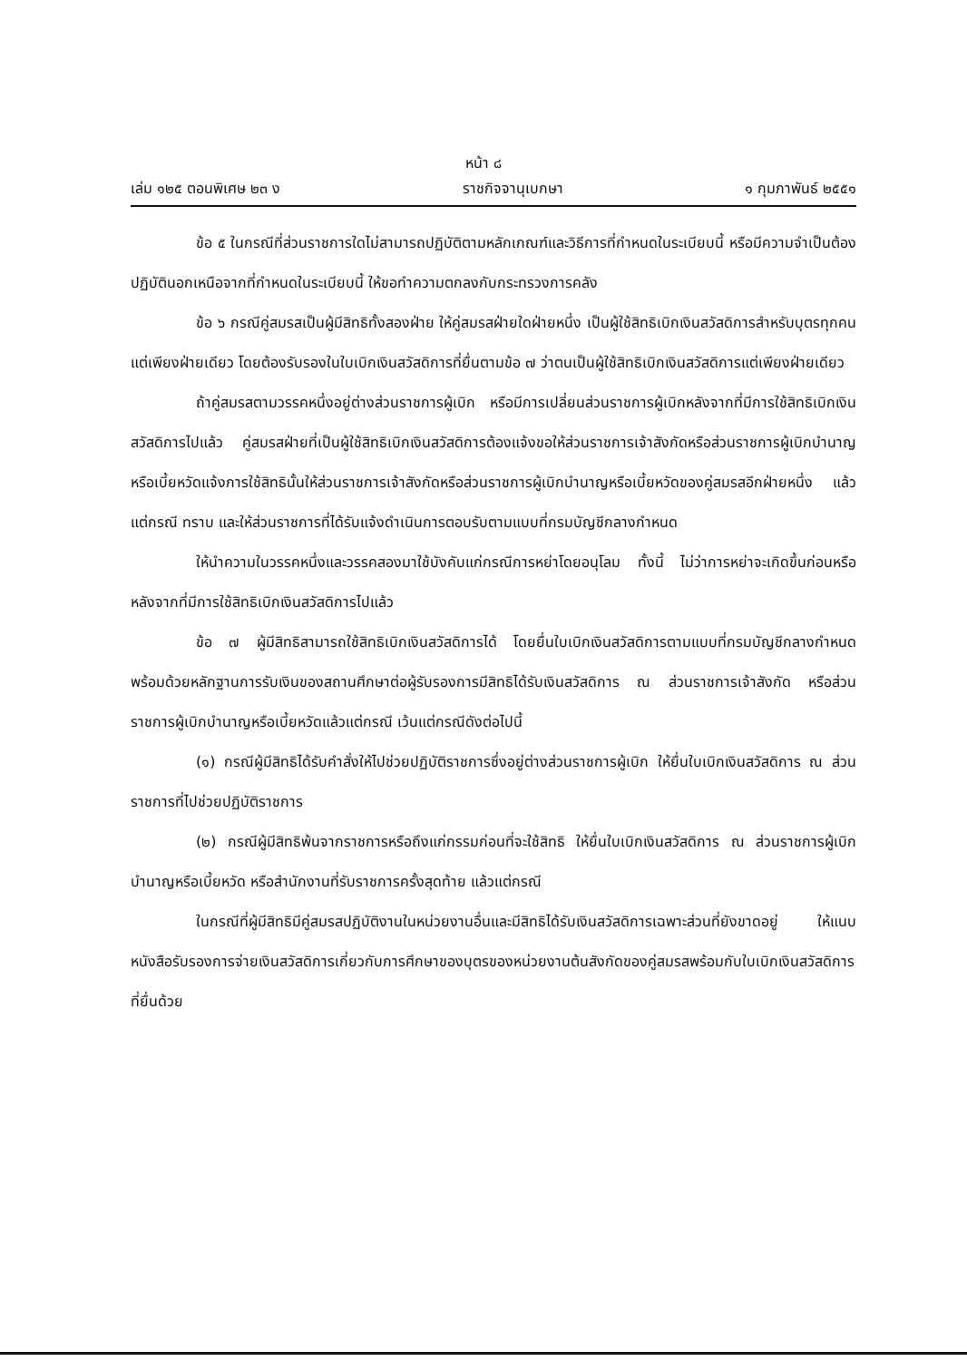หน้า ๘
เล่ม ๑๒๕ ตอนพิเศษ ๒๓ ง ราชกิจจานุเบกษา ๑ กุมภาพันธ์ ๒๕๕๑
ข้อ ๕ ในกรณีที่ส่วนราชการใดไม่สามารถปฏิบัติตามหลักเกณฑ์และวิธีการที่กำหนดในระเบียบนี้ หรือมีความจำเป็นต้องปฏิบัตินอกเหนือจากที่กำหนดในระเบียบนี้ ให้ขอทำความตกลงกับกระทรวงการคลัง
ข้อ ๖ กรณีคู่สมรสเป็นผู้มีสิทธิทั้งสองฝ่าย ให้คู่สมรสฝ่ายใดฝ่ายหนึ่ง เป็นผู้ใช้สิทธิเบิกเงินสวัสดิการสำหรับบุตรทุกคนแต่เพียงฝ่ายเดียว โดยต้องรับรองในใบเบิกเงินสวัสดิการที่ยื่นตามข้อ ๗ ว่าตนเป็นผู้ใช้สิทธิเบิกเงินสวัสดิการแต่เพียงฝ่ายเดียว
ถ้าคู่สมรสตามวรรคหนึ่งอยู่ต่างส่วนราชการผู้เบิก หรือมีการเปลี่ยนส่วนราชการผู้เบิกหลังจากที่มีการใช้สิทธิเบิกเงินสวัสดิการไปแล้ว คู่สมรสฝ่ายที่เป็นผู้ใช้สิทธิเบิกเงินสวัสดิการต้องแจ้งขอให้ส่วนราชการเจ้าสังกัดหรือส่วนราชการผู้เบิกบำนาญหรือเบี้ยหวัดแจ้งการใช้สิทธินั้นให้ส่วนราชการเจ้าสังกัดหรือส่วนราชการผู้เบิกบำนาญหรือเบี้ยหวัดของคู่สมรสอีกฝ่ายหนึ่ง แล้วแต่กรณี ทราบ และให้ส่วนราชการที่ได้รับแจ้งดำเนินการตอบรับตามแบบที่กรมบัญชีกลางกำหนด
ให้นำความในวรรคหนึ่งและวรรคสองมาใช้บังคับแก่กรณีการหย่าโดยอนุโลม ทั้งนี้ ไม่ว่าการหย่าจะเกิดขึ้นก่อนหรือหลังจากที่มีการใช้สิทธิเบิกเงินสวัสดิการไปแล้ว
ข้อ ๗ ผู้มีสิทธิสามารถใช้สิทธิเบิกเงินสวัสดิการได้ โดยยื่นใบเบิกเงินสวัสดิการตามแบบที่กรมบัญชีกลางกำหนด พร้อมด้วยหลักฐานการรับเงินของสถานศึกษาต่อผู้รับรองการมีสิทธิได้รับเงินสวัสดิการ ณ ส่วนราชการเจ้าสังกัด หรือส่วนราชการผู้เบิกบำนาญหรือเบี้ยหวัดแล้วแต่กรณี เว้นแต่กรณีดังต่อไปนี้
(๑) กรณีผู้มีสิทธิได้รับคำสั่งให้ไปช่วยปฏิบัติราชการซึ่งอยู่ต่างส่วนราชการผู้เบิก ให้ยื่นใบเบิกเงินสวัสดิการ ณ ส่วนราชการที่ไปช่วยปฏิบัติราชการ
(๒) กรณีผู้มีสิทธิพ้นจากราชการหรือถึงแก่กรรมก่อนที่จะใช้สิทธิ ให้ยื่นใบเบิกเงินสวัสดิการ ณ ส่วนราชการผู้เบิกบำนาญหรือเบี้ยหวัด หรือสำนักงานที่รับราชการครั้งสุดท้าย แล้วแต่กรณี
ในกรณีที่ผู้มีสิทธิมีคู่สมรสปฏิบัติงานในหน่วยงานอื่นและมีสิทธิได้รับเงินสวัสดิการเฉพาะส่วนที่ยังขาดอยู่ ให้แนบหนังสือรับรองการจ่ายเงินสวัสดิการเกี่ยวกับการศึกษาของบุตรของหน่วยงานต้นสังกัดของคู่สมรสพร้อมกับใบเบิกเงินสวัสดิการที่ยื่นด้วย